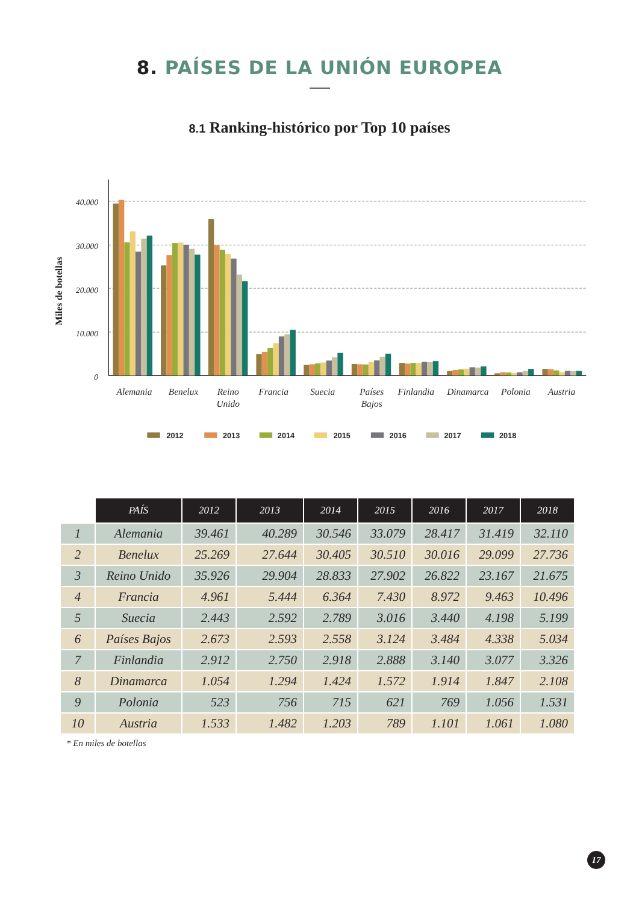8. PAÍSES DE LA UNIÓN EUROPEA
8.1 Ranking-histórico por Top 10 países
Miles de botellas
40.000
30.000
20.000
10.000
0
Alemania
Benelux
Reino
Unido
Francia
Suecia
Países
Bajos
Finlandia
Dinamarca
Polonia
Austria
2012
2013
2014
2015
2016
2017
2018
| | PAÍS | 2012 | 2013 | 2014 | 2015 | 2016 | 2017 | 2018 |
| --- | --- | --- | --- | --- | --- | --- | --- | --- |
| 1 | Alemania | 39.461 | 40.289 | 30.546 | 33.079 | 28.417 | 31.419 | 32.110 |
| 2 | Benelux | 25.269 | 27.644 | 30.405 | 30.510 | 30.016 | 29.099 | 27.736 |
| 3 | Reino Unido | 35.926 | 29.904 | 28.833 | 27.902 | 26.822 | 23.167 | 21.675 |
| 4 | Francia | 4.961 | 5.444 | 6.364 | 7.430 | 8.972 | 9.463 | 10.496 |
| 5 | Suecia | 2.443 | 2.592 | 2.789 | 3.016 | 3.440 | 4.198 | 5.199 |
| 6 | Países Bajos | 2.673 | 2.593 | 2.558 | 3.124 | 3.484 | 4.338 | 5.034 |
| 7 | Finlandia | 2.912 | 2.750 | 2.918 | 2.888 | 3.140 | 3.077 | 3.326 |
| 8 | Dinamarca | 1.054 | 1.294 | 1.424 | 1.572 | 1.914 | 1.847 | 2.108 |
| 9 | Polonia | 523 | 756 | 715 | 621 | 769 | 1.056 | 1.531 |
| 10 | Austria | 1.533 | 1.482 | 1.203 | 789 | 1.101 | 1.061 | 1.080 |
* En miles de botellas
17